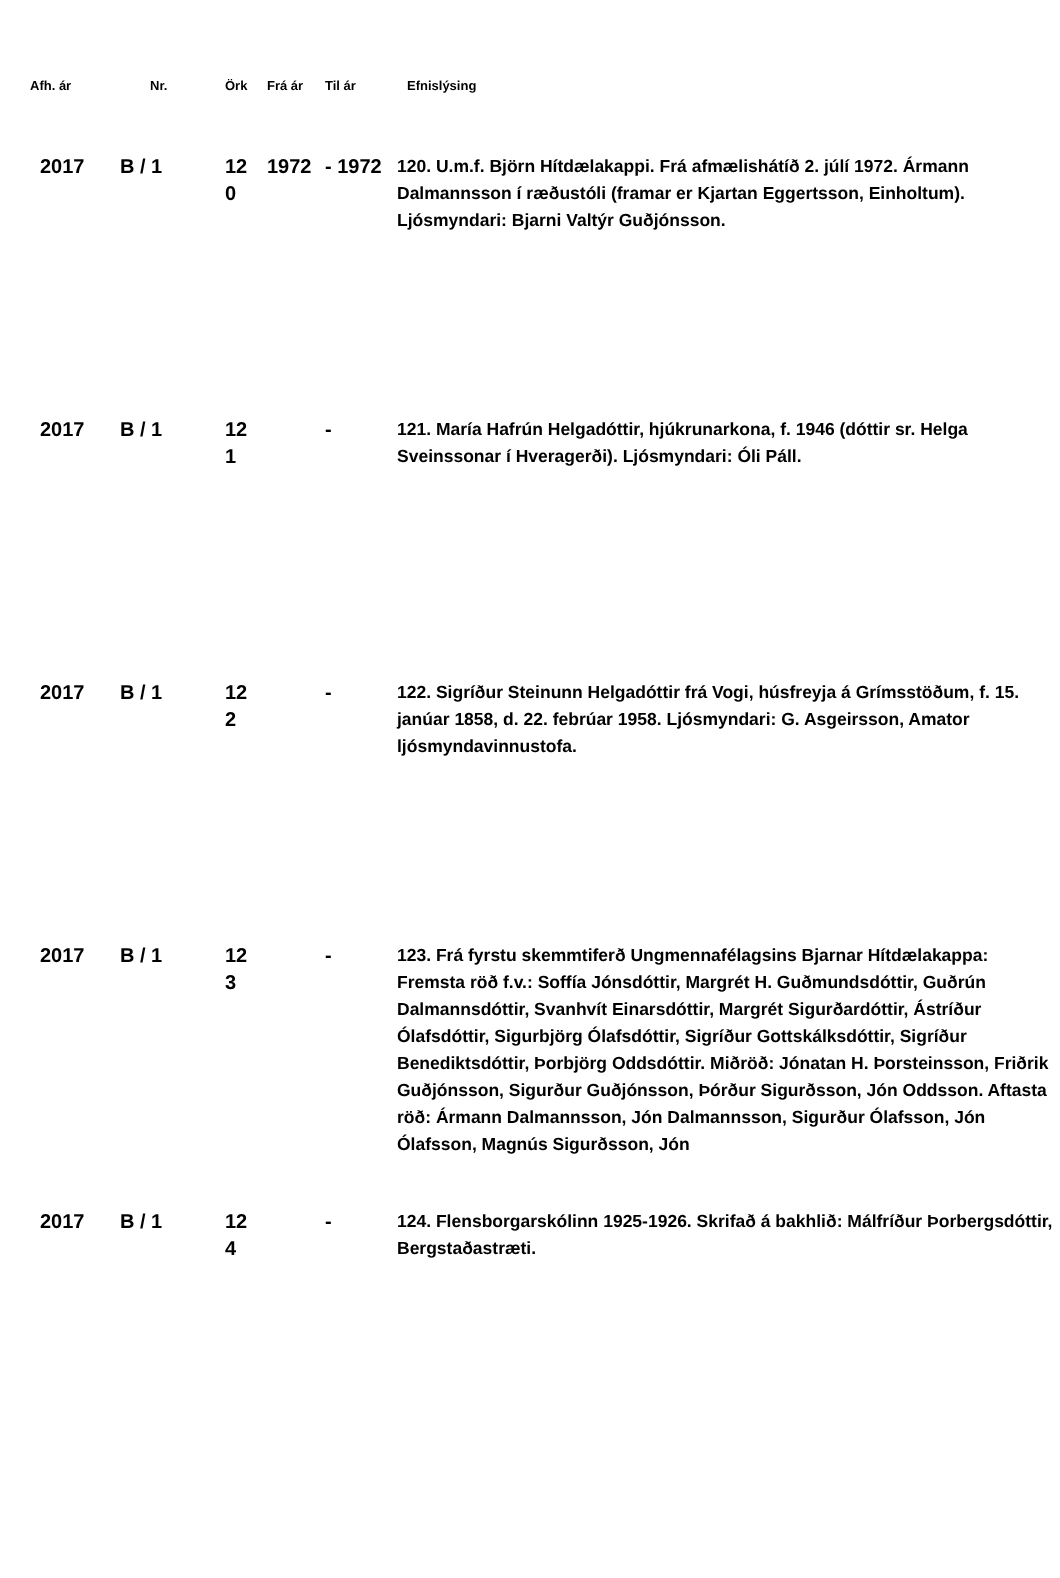| Afh. ár | Nr. | Örk | Frá ár | Til ár | Efnislýsing |
| --- | --- | --- | --- | --- | --- |
| 2017 | B / 1 | 12 0 | 1972 | - 1972 | 120. U.m.f. Björn Hítdælakappi. Frá afmælishátíð 2. júlí 1972. Ármann Dalmannsson í ræðustóli (framar er Kjartan Eggertsson, Einholtum). Ljósmyndari: Bjarni Valtýr Guðjónsson. |
| 2017 | B / 1 | 12 1 | | - | 121. María Hafrún Helgadóttir, hjúkrunarkona, f. 1946 (dóttir sr. Helga Sveinssonar í Hveragerði). Ljósmyndari: Óli Páll. |
| 2017 | B / 1 | 12 2 | | - | 122. Sigríður Steinunn Helgadóttir frá Vogi, húsfreyja á Grímsstöðum, f. 15. janúar 1858, d. 22. febrúar 1958. Ljósmyndari: G. Asgeirsson, Amator ljósmyndavinnustofa. |
| 2017 | B / 1 | 12 3 | | - | 123. Frá fyrstu skemmtiferð Ungmennafélagsins Bjarnar Hítdælakappa: Fremsta röð f.v.: Soffía Jónsdóttir, Margrét H. Guðmundsdóttir, Guðrún Dalmannsdóttir, Svanhvít Einarsdóttir, Margrét Sigurðardóttir, Ástríður Ólafsdóttir, Sigurbjörg Ólafsdóttir, Sigríður Gottskálksdóttir, Sigríður Benediktsdóttir, Þorbjörg Oddsdóttir. Miðröð: Jónatan H. Þorsteinsson, Friðrik Guðjónsson, Sigurður Guðjónsson, Þórður Sigurðsson, Jón Oddsson. Aftasta röð: Ármann Dalmannsson, Jón Dalmannsson, Sigurður Ólafsson, Jón Ólafsson, Magnús Sigurðsson, Jón |
| 2017 | B / 1 | 12 4 | | - | 124. Flensborgarskólinn 1925-1926. Skrifað á bakhlið: Málfríður Þorbergsdóttir, Bergstaðastræti. |